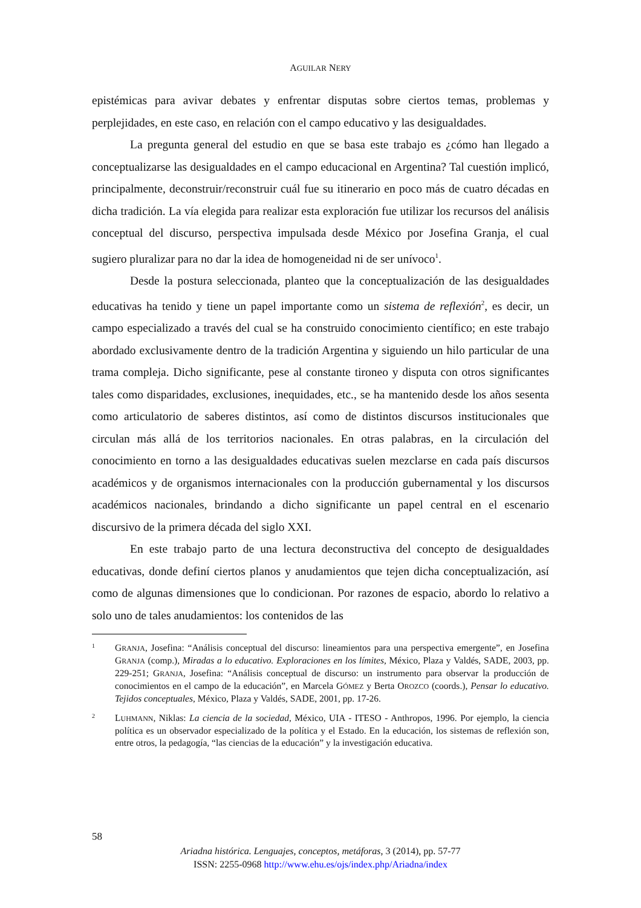AGUILAR NERY
epistémicas para avivar debates y enfrentar disputas sobre ciertos temas, problemas y perplejidades, en este caso, en relación con el campo educativo y las desigualdades.
La pregunta general del estudio en que se basa este trabajo es ¿cómo han llegado a conceptualizarse las desigualdades en el campo educacional en Argentina? Tal cuestión implicó, principalmente, deconstruir/reconstruir cuál fue su itinerario en poco más de cuatro décadas en dicha tradición. La vía elegida para realizar esta exploración fue utilizar los recursos del análisis conceptual del discurso, perspectiva impulsada desde México por Josefina Granja, el cual sugiero pluralizar para no dar la idea de homogeneidad ni de ser unívoco<sup>1</sup>.
Desde la postura seleccionada, planteo que la conceptualización de las desigualdades educativas ha tenido y tiene un papel importante como un sistema de reflexión<sup>2</sup>, es decir, un campo especializado a través del cual se ha construido conocimiento científico; en este trabajo abordado exclusivamente dentro de la tradición Argentina y siguiendo un hilo particular de una trama compleja. Dicho significante, pese al constante tironeo y disputa con otros significantes tales como disparidades, exclusiones, inequidades, etc., se ha mantenido desde los años sesenta como articulatorio de saberes distintos, así como de distintos discursos institucionales que circulan más allá de los territorios nacionales. En otras palabras, en la circulación del conocimiento en torno a las desigualdades educativas suelen mezclarse en cada país discursos académicos y de organismos internacionales con la producción gubernamental y los discursos académicos nacionales, brindando a dicho significante un papel central en el escenario discursivo de la primera década del siglo XXI.
En este trabajo parto de una lectura deconstructiva del concepto de desigualdades educativas, donde definí ciertos planos y anudamientos que tejen dicha conceptualización, así como de algunas dimensiones que lo condicionan. Por razones de espacio, abordo lo relativo a solo uno de tales anudamientos: los contenidos de las
1 GRANJA, Josefina: “Análisis conceptual del discurso: lineamientos para una perspectiva emergente”, en Josefina GRANJA (comp.), Miradas a lo educativo. Exploraciones en los límites, México, Plaza y Valdés, SADE, 2003, pp. 229-251; GRANJA, Josefina: “Análisis conceptual de discurso: un instrumento para observar la producción de conocimientos en el campo de la educación”, en Marcela GÓMEZ y Berta OROZCO (coords.), Pensar lo educativo. Tejidos conceptuales, México, Plaza y Valdés, SADE, 2001, pp. 17-26.
2 LUHMANN, Niklas: La ciencia de la sociedad, México, UIA - ITESO - Anthropos, 1996. Por ejemplo, la ciencia política es un observador especializado de la política y el Estado. En la educación, los sistemas de reflexión son, entre otros, la pedagogía, “las ciencias de la educación” y la investigación educativa.
58
Ariadna histórica. Lenguajes, conceptos, metáforas, 3 (2014), pp. 57-77
ISSN: 2255-0968 http://www.ehu.es/ojs/index.php/Ariadna/index